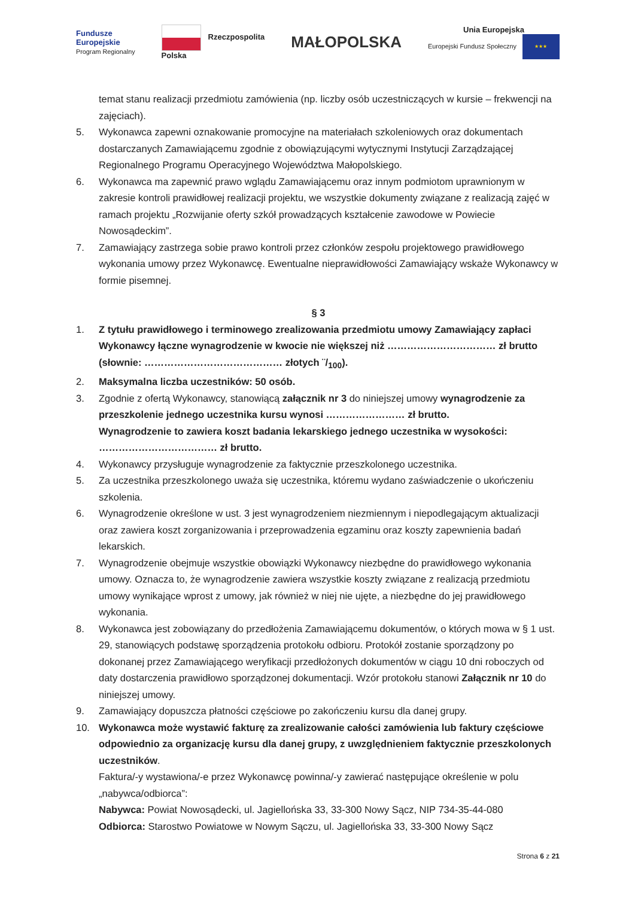Fundusze
Europejskie
Program Regionalny
Rzeczpospolita
Polska
MAŁOPOLSKA
Unia Europejska
Europejski Fundusz Społeczny ★★★
temat stanu realizacji przedmiotu zamówienia (np. liczby osób uczestniczących w kursie – frekwencji na zajęciach).
5. Wykonawca zapewni oznakowanie promocyjne na materiałach szkoleniowych oraz dokumentach dostarczanych Zamawiającemu zgodnie z obowiązującymi wytycznymi Instytucji Zarządzającej Regionalnego Programu Operacyjnego Województwa Małopolskiego.
6. Wykonawca ma zapewnić prawo wglądu Zamawiającemu oraz innym podmiotom uprawnionym w zakresie kontroli prawidłowej realizacji projektu, we wszystkie dokumenty związane z realizacją zajęć w ramach projektu „Rozwijanie oferty szkół prowadzących kształcenie zawodowe w Powiecie Nowosądeckim”.
7. Zamawiający zastrzega sobie prawo kontroli przez członków zespołu projektowego prawidłowego wykonania umowy przez Wykonawcę. Ewentualne nieprawidłowości Zamawiający wskaże Wykonawcy w formie pisemnej.
§ 3
1. Z tytułu prawidłowego i terminowego zrealizowania przedmiotu umowy Zamawiający zapłaci Wykonawcy łączne wynagrodzenie w kwocie nie większej niż …………………………… zł brutto (słownie: …………………………………… złotych ¨/<sub>100</sub>).
2. Maksymalna liczba uczestników: 50 osób.
3. Zgodnie z ofertą Wykonawcy, stanowiącą załącznik nr 3 do niniejszej umowy wynagrodzenie za przeszkolenie jednego uczestnika kursu wynosi …………………… zł brutto.
Wynagrodzenie to zawiera koszt badania lekarskiego jednego uczestnika w wysokości: ……………………………… zł brutto.
4. Wykonawcy przysługuje wynagrodzenie za faktycznie przeszkolonego uczestnika.
5. Za uczestnika przeszkolonego uważa się uczestnika, któremu wydano zaświadczenie o ukończeniu szkolenia.
6. Wynagrodzenie określone w ust. 3 jest wynagrodzeniem niezmiennym i niepodlegającym aktualizacji oraz zawiera koszt zorganizowania i przeprowadzenia egzaminu oraz koszty zapewnienia badań lekarskich.
7. Wynagrodzenie obejmuje wszystkie obowiązki Wykonawcy niezbędne do prawidłowego wykonania umowy. Oznacza to, że wynagrodzenie zawiera wszystkie koszty związane z realizacją przedmiotu umowy wynikające wprost z umowy, jak również w niej nie ujęte, a niezbędne do jej prawidłowego wykonania.
8. Wykonawca jest zobowiązany do przedłożenia Zamawiającemu dokumentów, o których mowa w § 1 ust. 29, stanowiących podstawę sporządzenia protokołu odbioru. Protokół zostanie sporządzony po dokonanej przez Zamawiającego weryfikacji przedłożonych dokumentów w ciągu 10 dni roboczych od daty dostarczenia prawidłowo sporządzonej dokumentacji. Wzór protokołu stanowi Załącznik nr 10 do niniejszej umowy.
9. Zamawiający dopuszcza płatności częściowe po zakończeniu kursu dla danej grupy.
10. Wykonawca może wystawić fakturę za zrealizowanie całości zamówienia lub faktury częściowe odpowiednio za organizację kursu dla danej grupy, z uwzględnieniem faktycznie przeszkolonych uczestników.
Faktura/-y wystawiona/-e przez Wykonawcę powinna/-y zawierać następujące określenie w polu „nabywca/odbiorca”:
Nabywca: Powiat Nowosądecki, ul. Jagiellońska 33, 33-300 Nowy Sącz, NIP 734-35-44-080
Odbiorca: Starostwo Powiatowe w Nowym Sączu, ul. Jagiellońska 33, 33-300 Nowy Sącz
Strona 6 z 21